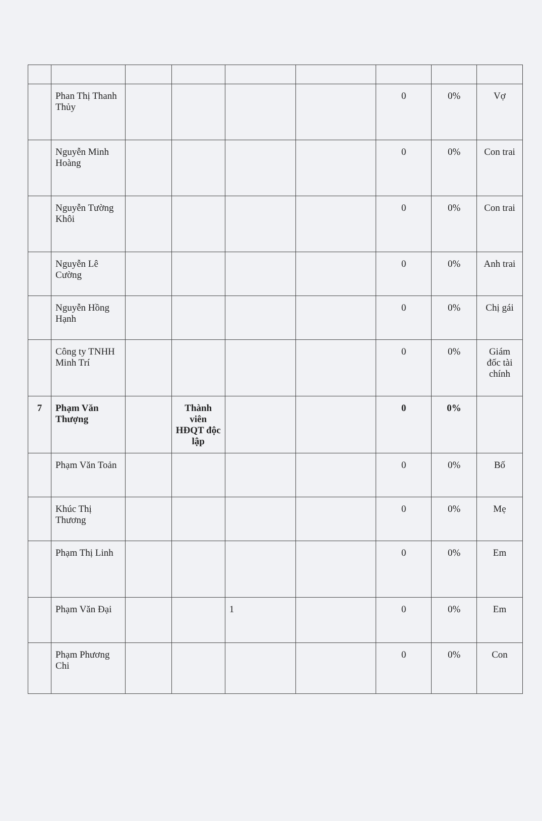| | Phan Thị Thanh Thủy | | | | | 0 | 0% | Vợ |
| | Nguyễn Minh Hoàng | | | | | 0 | 0% | Con trai |
| | Nguyễn Tường Khôi | | | | | 0 | 0% | Con trai |
| | Nguyễn Lê Cường | | | | | 0 | 0% | Anh trai |
| | Nguyễn Hồng Hạnh | | | | | 0 | 0% | Chị gái |
| | Công ty TNHH Minh Trí | | | | | 0 | 0% | Giám đốc tài chính |
| 7 | Phạm Văn Thượng | | Thành viên HĐQT độc lập | | | 0 | 0% | |
| | Phạm Văn Toản | | | | | 0 | 0% | Bố |
| | Khúc Thị Thương | | | | | 0 | 0% | Mẹ |
| | Phạm Thị Linh | | | | | 0 | 0% | Em |
| | Phạm Văn Đại | | | 1 | | 0 | 0% | Em |
| | Phạm Phương Chi | | | | | 0 | 0% | Con |